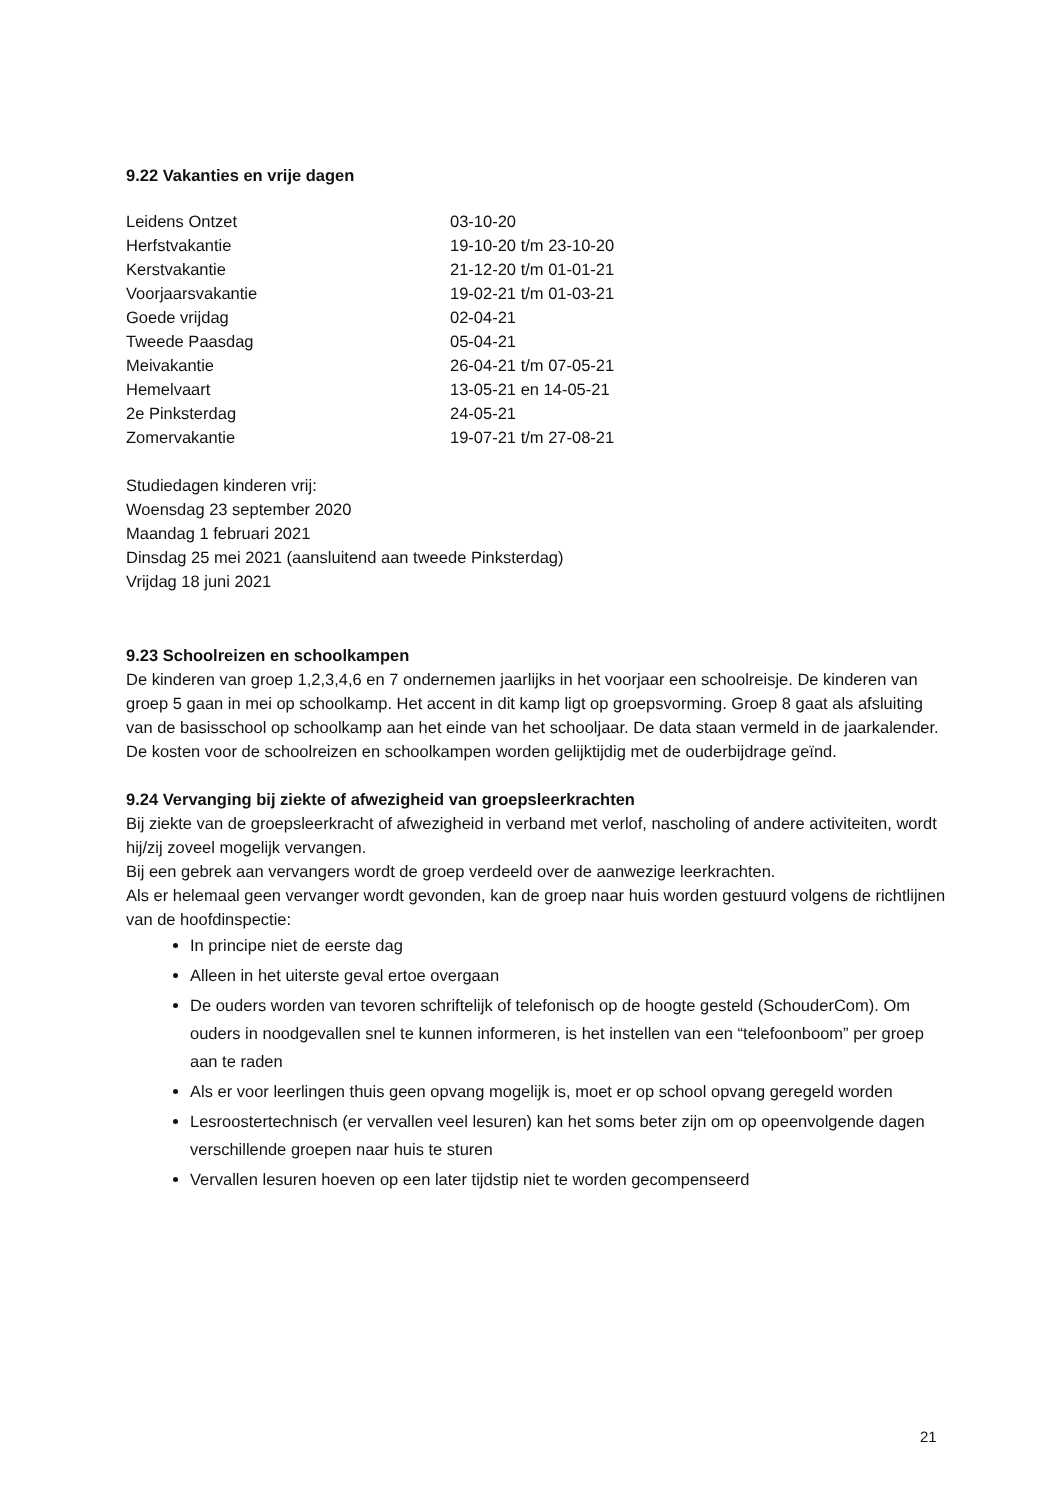9.22 Vakanties en vrije dagen
| Leidens Ontzet | 03-10-20 |
| Herfstvakantie | 19-10-20 t/m 23-10-20 |
| Kerstvakantie | 21-12-20 t/m 01-01-21 |
| Voorjaarsvakantie | 19-02-21 t/m 01-03-21 |
| Goede vrijdag | 02-04-21 |
| Tweede Paasdag | 05-04-21 |
| Meivakantie | 26-04-21 t/m 07-05-21 |
| Hemelvaart | 13-05-21 en 14-05-21 |
| 2e Pinksterdag | 24-05-21 |
| Zomervakantie | 19-07-21 t/m 27-08-21 |
Studiedagen kinderen vrij:
Woensdag 23 september 2020
Maandag 1 februari 2021
Dinsdag 25 mei 2021 (aansluitend aan tweede Pinksterdag)
Vrijdag 18 juni 2021
9.23 Schoolreizen en schoolkampen
De kinderen van groep 1,2,3,4,6 en 7 ondernemen jaarlijks in het voorjaar een schoolreisje. De kinderen van groep 5 gaan in mei op schoolkamp. Het accent in dit kamp ligt op groepsvorming. Groep 8 gaat als afsluiting van de basisschool op schoolkamp aan het einde van het schooljaar. De data staan vermeld in de jaarkalender. De kosten voor de schoolreizen en schoolkampen worden gelijktijdig met de ouderbijdrage geïnd.
9.24 Vervanging bij ziekte of afwezigheid van groepsleerkrachten
Bij ziekte van de groepsleerkracht of afwezigheid in verband met verlof, nascholing of andere activiteiten, wordt hij/zij zoveel mogelijk vervangen.
Bij een gebrek aan vervangers wordt de groep verdeeld over de aanwezige leerkrachten.
Als er helemaal geen vervanger wordt gevonden, kan de groep naar huis worden gestuurd volgens de richtlijnen van de hoofdinspectie:
In principe niet de eerste dag
Alleen in het uiterste geval ertoe overgaan
De ouders worden van tevoren schriftelijk of telefonisch op de hoogte gesteld (SchouderCom). Om ouders in noodgevallen snel te kunnen informeren, is het instellen van een “telefoonboom” per groep aan te raden
Als er voor leerlingen thuis geen opvang mogelijk is, moet er op school opvang geregeld worden
Lesroostertechnisch (er vervallen veel lesuren) kan het soms beter zijn om op opeenvolgende dagen verschillende groepen naar huis te sturen
Vervallen lesuren hoeven op een later tijdstip niet te worden gecompenseerd
21